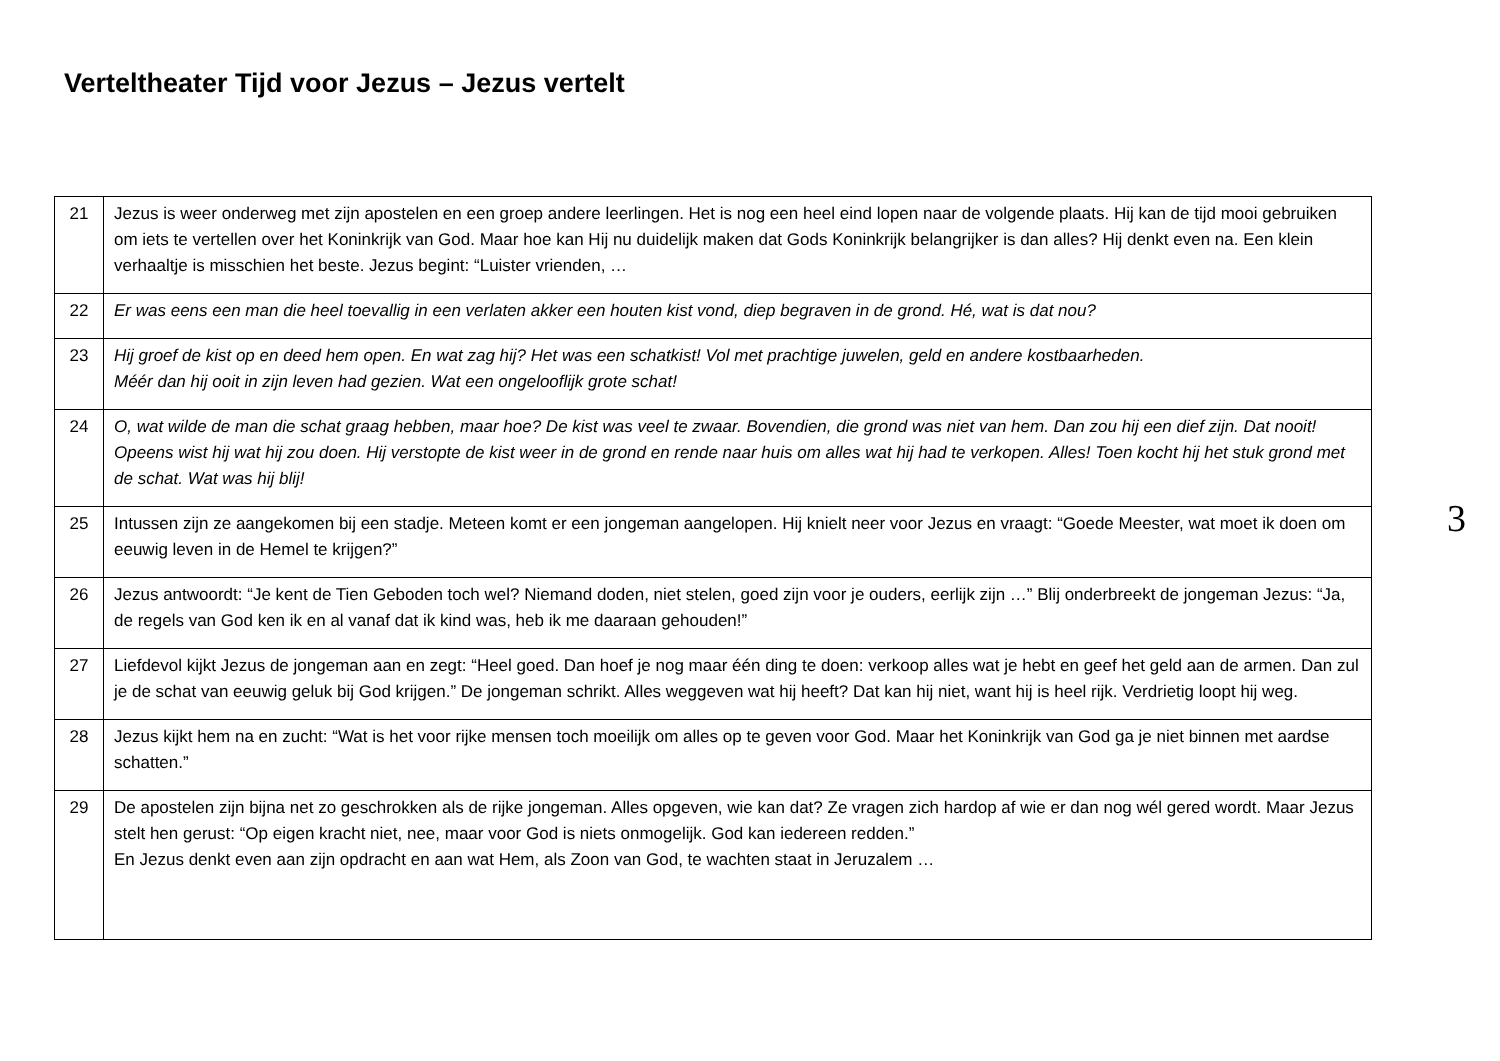Verteltheater Tijd voor Jezus – Jezus vertelt
| 21 | Jezus is weer onderweg met zijn apostelen en een groep andere leerlingen. Het is nog een heel eind lopen naar de volgende plaats. Hij kan de tijd mooi gebruiken om iets te vertellen over het Koninkrijk van God. Maar hoe kan Hij nu duidelijk maken dat Gods Koninkrijk belangrijker is dan alles? Hij denkt even na. Een klein verhaaltje is misschien het beste. Jezus begint: “Luister vrienden, … |
| 22 | Er was eens een man die heel toevallig in een verlaten akker een houten kist vond, diep begraven in de grond. Hé, wat is dat nou? |
| 23 | Hij groef de kist op en deed hem open. En wat zag hij? Het was een schatkist! Vol met prachtige juwelen, geld en andere kostbaarheden. Méér dan hij ooit in zijn leven had gezien. Wat een ongelooflijk grote schat! |
| 24 | O, wat wilde de man die schat graag hebben, maar hoe? De kist was veel te zwaar. Bovendien, die grond was niet van hem. Dan zou hij een dief zijn. Dat nooit! Opeens wist hij wat hij zou doen. Hij verstopte de kist weer in de grond en rende naar huis om alles wat hij had te verkopen. Alles! Toen kocht hij het stuk grond met de schat. Wat was hij blij! |
| 25 | Intussen zijn ze aangekomen bij een stadje. Meteen komt er een jongeman aangelopen. Hij knielt neer voor Jezus en vraagt: “Goede Meester, wat moet ik doen om eeuwig leven in de Hemel te krijgen?” |
| 26 | Jezus antwoordt: “Je kent de Tien Geboden toch wel? Niemand doden, niet stelen, goed zijn voor je ouders, eerlijk zijn …” Blij onderbreekt de jongeman Jezus: “Ja, de regels van God ken ik en al vanaf dat ik kind was, heb ik me daaraan gehouden!” |
| 27 | Liefdevol kijkt Jezus de jongeman aan en zegt: “Heel goed. Dan hoef je nog maar één ding te doen: verkoop alles wat je hebt en geef het geld aan de armen. Dan zul je de schat van eeuwig geluk bij God krijgen.” De jongeman schrikt. Alles weggeven wat hij heeft? Dat kan hij niet, want hij is heel rijk. Verdrietig loopt hij weg. |
| 28 | Jezus kijkt hem na en zucht: “Wat is het voor rijke mensen toch moeilijk om alles op te geven voor God. Maar het Koninkrijk van God ga je niet binnen met aardse schatten.” |
| 29 | De apostelen zijn bijna net zo geschrokken als de rijke jongeman. Alles opgeven, wie kan dat? Ze vragen zich hardop af wie er dan nog wél gered wordt. Maar Jezus stelt hen gerust: “Op eigen kracht niet, nee, maar voor God is niets onmogelijk. God kan iedereen redden.” En Jezus denkt even aan zijn opdracht en aan wat Hem, als Zoon van God, te wachten staat in Jeruzalem … |
3